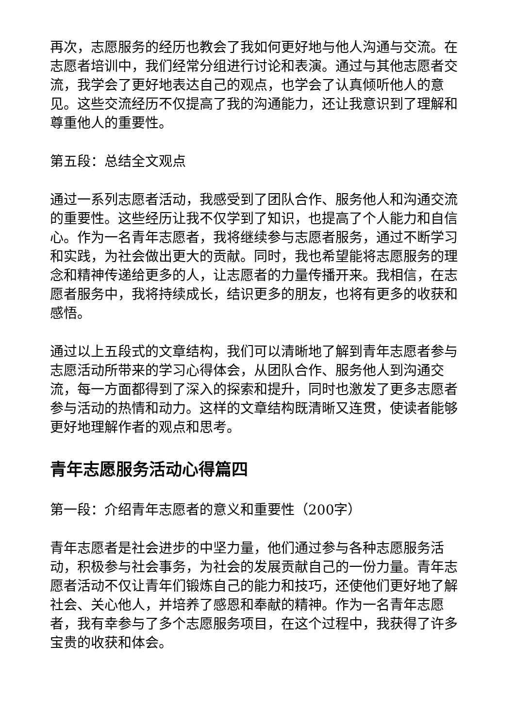再次，志愿服务的经历也教会了我如何更好地与他人沟通与交流。在志愿者培训中，我们经常分组进行讨论和表演。通过与其他志愿者交流，我学会了更好地表达自己的观点，也学会了认真倾听他人的意见。这些交流经历不仅提高了我的沟通能力，还让我意识到了理解和尊重他人的重要性。
第五段：总结全文观点
通过一系列志愿者活动，我感受到了团队合作、服务他人和沟通交流的重要性。这些经历让我不仅学到了知识，也提高了个人能力和自信心。作为一名青年志愿者，我将继续参与志愿者服务，通过不断学习和实践，为社会做出更大的贡献。同时，我也希望能将志愿服务的理念和精神传递给更多的人，让志愿者的力量传播开来。我相信，在志愿者服务中，我将持续成长，结识更多的朋友，也将有更多的收获和感悟。
通过以上五段式的文章结构，我们可以清晰地了解到青年志愿者参与志愿活动所带来的学习心得体会，从团队合作、服务他人到沟通交流，每一方面都得到了深入的探索和提升，同时也激发了更多志愿者参与活动的热情和动力。这样的文章结构既清晰又连贯，使读者能够更好地理解作者的观点和思考。
青年志愿服务活动心得篇四
第一段：介绍青年志愿者的意义和重要性（200字）
青年志愿者是社会进步的中坚力量，他们通过参与各种志愿服务活动，积极参与社会事务，为社会的发展贡献自己的一份力量。青年志愿者活动不仅让青年们锻炼自己的能力和技巧，还使他们更好地了解社会、关心他人，并培养了感恩和奉献的精神。作为一名青年志愿者，我有幸参与了多个志愿服务项目，在这个过程中，我获得了许多宝贵的收获和体会。